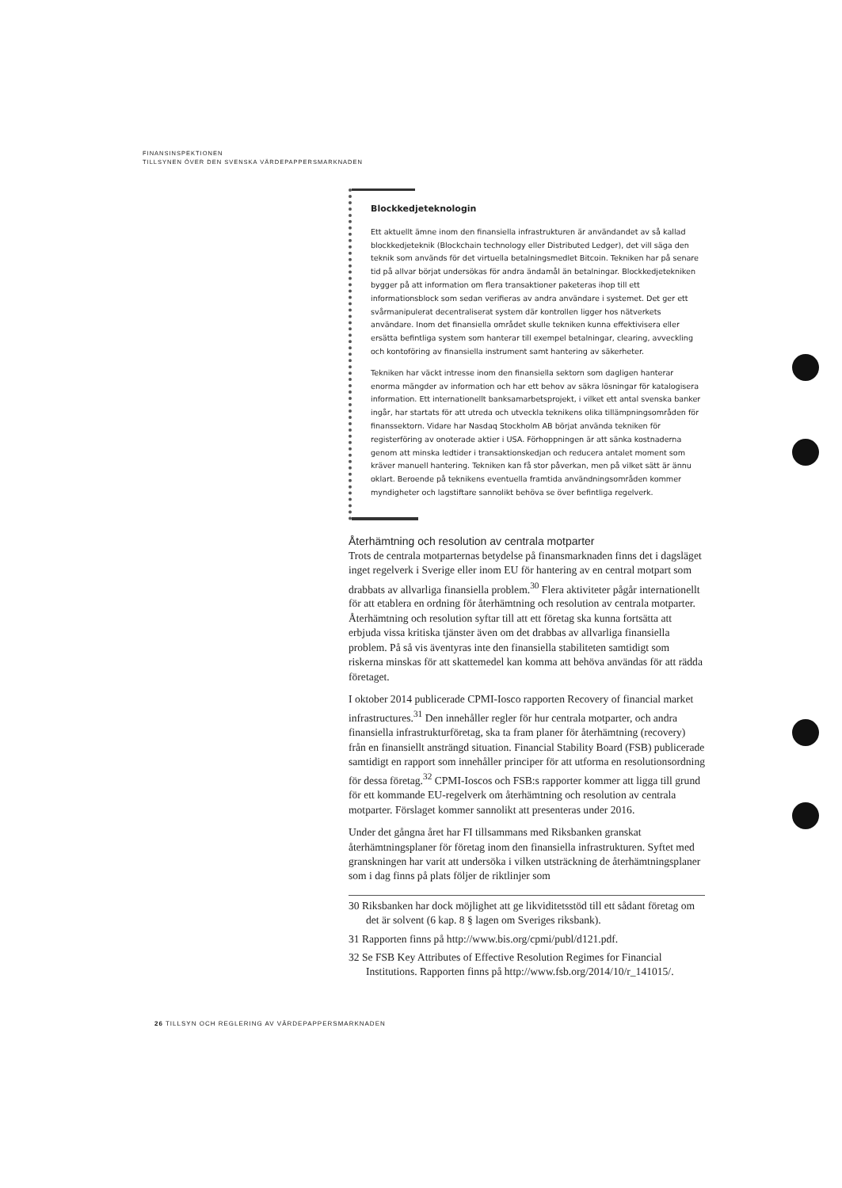FINANSINSPEKTIONEN
TILLSYNEN ÖVER DEN SVENSKA VÄRDEPAPPERSMARKNADEN
Blockkedjeteknologin
Ett aktuellt ämne inom den finansiella infrastrukturen är användandet av så kallad blockkedjeteknik (Blockchain technology eller Distributed Ledger), det vill säga den teknik som används för det virtuella betalningsmedlet Bitcoin. Tekniken har på senare tid på allvar börjat undersökas för andra ändamål än betalningar. Blockkedjetekniken bygger på att information om flera transaktioner paketeras ihop till ett informationsblock som sedan verifieras av andra användare i systemet. Det ger ett svårmanipulerat decentraliserat system där kontrollen ligger hos nätverkets användare. Inom det finansiella området skulle tekniken kunna effektivisera eller ersätta befintliga system som hanterar till exempel betalningar, clearing, avveckling och kontoföring av finansiella instrument samt hantering av säkerheter.
Tekniken har väckt intresse inom den finansiella sektorn som dagligen hanterar enorma mängder av information och har ett behov av säkra lösningar för katalogisera information. Ett internationellt banksamarbetsprojekt, i vilket ett antal svenska banker ingår, har startats för att utreda och utveckla teknikens olika tillämpningsområden för finanssektorn. Vidare har Nasdaq Stockholm AB börjat använda tekniken för registerföring av onoterade aktier i USA. Förhoppningen är att sänka kostnaderna genom att minska ledtider i transaktionskedjan och reducera antalet moment som kräver manuell hantering. Tekniken kan få stor påverkan, men på vilket sätt är ännu oklart. Beroende på teknikens eventuella framtida användningsområden kommer myndigheter och lagstiftare sannolikt behöva se över befintliga regelverk.
Återhämtning och resolution av centrala motparter
Trots de centrala motparternas betydelse på finansmarknaden finns det i dagsläget inget regelverk i Sverige eller inom EU för hantering av en central motpart som drabbats av allvarliga finansiella problem.<sup>30</sup> Flera aktiviteter pågår internationellt för att etablera en ordning för återhämtning och resolution av centrala motparter. Återhämtning och resolution syftar till att ett företag ska kunna fortsätta att erbjuda vissa kritiska tjänster även om det drabbas av allvarliga finansiella problem. På så vis äventyras inte den finansiella stabiliteten samtidigt som riskerna minskas för att skattemedel kan komma att behöva användas för att rädda företaget.
I oktober 2014 publicerade CPMI-Iosco rapporten Recovery of financial market infrastructures.<sup>31</sup> Den innehåller regler för hur centrala motparter, och andra finansiella infrastrukturföretag, ska ta fram planer för återhämtning (recovery) från en finansiellt ansträngd situation. Financial Stability Board (FSB) publicerade samtidigt en rapport som innehåller principer för att utforma en resolutionsordning för dessa företag.<sup>32</sup> CPMI-Ioscos och FSB:s rapporter kommer att ligga till grund för ett kommande EU-regelverk om återhämtning och resolution av centrala motparter. Förslaget kommer sannolikt att presenteras under 2016.
Under det gångna året har FI tillsammans med Riksbanken granskat återhämtningsplaner för företag inom den finansiella infrastrukturen. Syftet med granskningen har varit att undersöka i vilken utsträckning de återhämtningsplaner som i dag finns på plats följer de riktlinjer som
30 Riksbanken har dock möjlighet att ge likviditetsstöd till ett sådant företag om det är solvent (6 kap. 8 § lagen om Sveriges riksbank).
31 Rapporten finns på http://www.bis.org/cpmi/publ/d121.pdf.
32 Se FSB Key Attributes of Effective Resolution Regimes for Financial Institutions. Rapporten finns på http://www.fsb.org/2014/10/r_141015/.
26 TILLSYN OCH REGLERING AV VÄRDEPAPPERSMARKNADEN